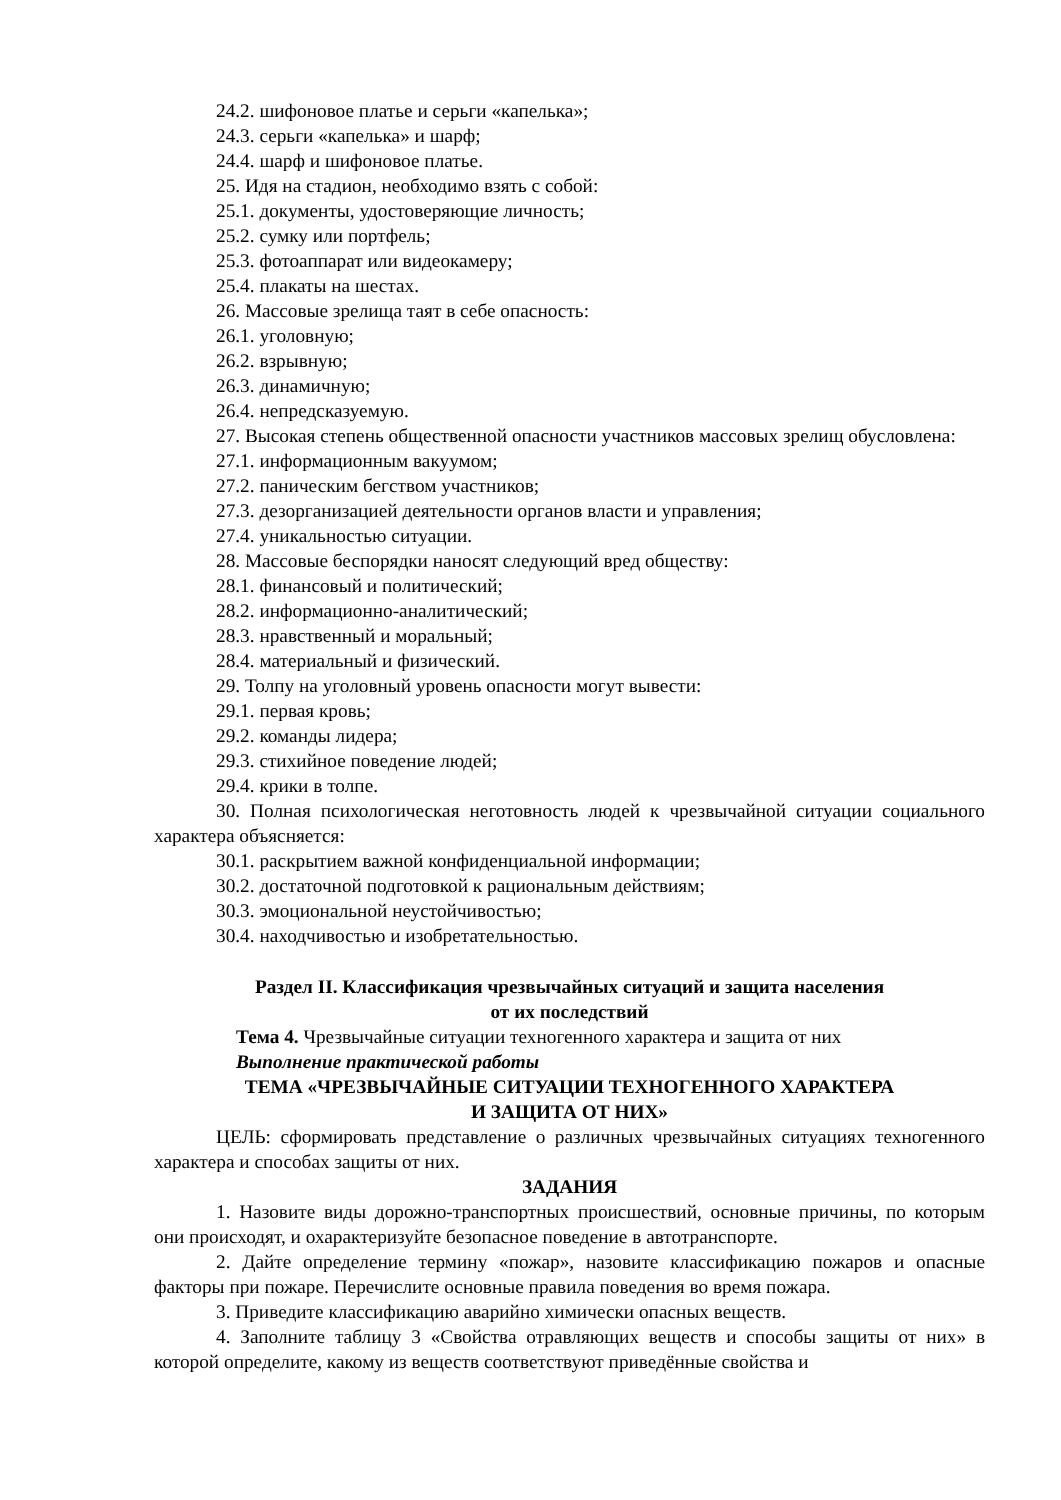24.2. шифоновое платье и серьги «капелька»;
24.3. серьги «капелька» и шарф;
24.4. шарф и шифоновое платье.
25. Идя на стадион, необходимо взять с собой:
25.1. документы, удостоверяющие личность;
25.2. сумку или портфель;
25.3. фотоаппарат или видеокамеру;
25.4. плакаты на шестах.
26. Массовые зрелища таят в себе опасность:
26.1. уголовную;
26.2. взрывную;
26.3. динамичную;
26.4. непредсказуемую.
27. Высокая степень общественной опасности участников массовых зрелищ обусловлена:
27.1. информационным вакуумом;
27.2. паническим бегством участников;
27.3. дезорганизацией деятельности органов власти и управления;
27.4. уникальностью ситуации.
28. Массовые беспорядки наносят следующий вред обществу:
28.1. финансовый и политический;
28.2. информационно-аналитический;
28.3. нравственный и моральный;
28.4. материальный и физический.
29. Толпу на уголовный уровень опасности могут вывести:
29.1. первая кровь;
29.2. команды лидера;
29.3. стихийное поведение людей;
29.4. крики в толпе.
30. Полная психологическая неготовность людей к чрезвычайной ситуации социального характера объясняется:
30.1. раскрытием важной конфиденциальной информации;
30.2. достаточной подготовкой к рациональным действиям;
30.3. эмоциональной неустойчивостью;
30.4. находчивостью и изобретательностью.
Раздел II. Классификация чрезвычайных ситуаций и защита населения
от их последствий
Тема 4. Чрезвычайные ситуации техногенного характера и защита от них
Выполнение практической работы
ТЕМА «ЧРЕЗВЫЧАЙНЫЕ СИТУАЦИИ ТЕХНОГЕННОГО ХАРАКТЕРА
И ЗАЩИТА ОТ НИХ»
ЦЕЛЬ: сформировать представление о различных чрезвычайных ситуациях техногенного характера и способах защиты от них.
ЗАДАНИЯ
1. Назовите виды дорожно-транспортных происшествий, основные причины, по которым они происходят, и охарактеризуйте безопасное поведение в автотранспорте.
2. Дайте определение термину «пожар», назовите классификацию пожаров и опасные факторы при пожаре. Перечислите основные правила поведения во время пожара.
3. Приведите классификацию аварийно химически опасных веществ.
4. Заполните таблицу 3 «Свойства отравляющих веществ и способы защиты от них» в которой определите, какому из веществ соответствуют приведённые свойства и